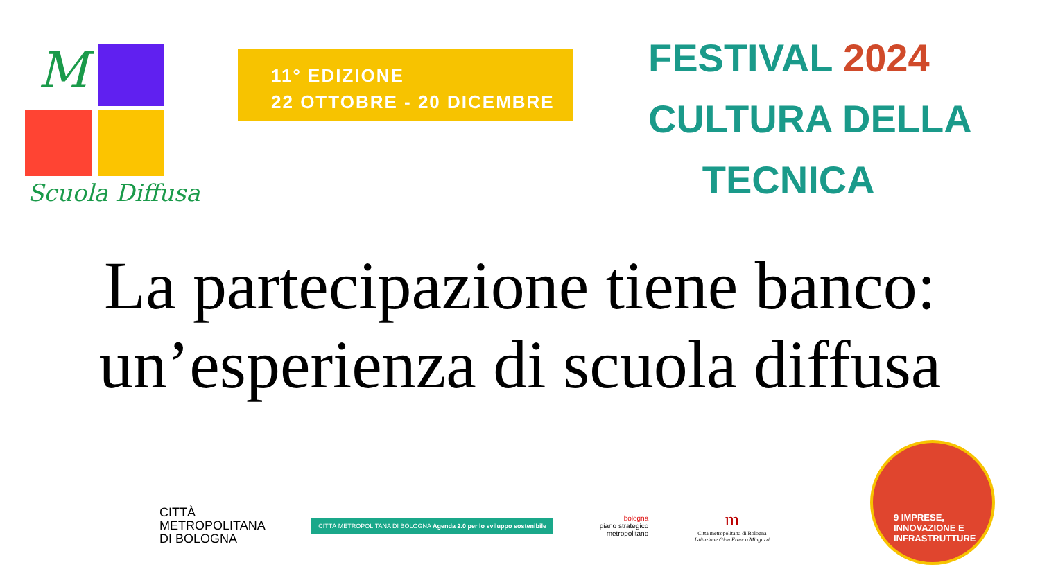M
Scuola Diffusa
11° EDIZIONE
22 OTTOBRE - 20 DICEMBRE
FESTIVAL 2024
CULTURA DELLA
TECNICA
La partecipazione tiene banco:
un’esperienza di scuola diffusa
CITTÀ
METROPOLITANA
DI BOLOGNA
CITTÀ METROPOLITANA DI BOLOGNA Agenda 2.0 per lo sviluppo sostenibile
bologna
piano strategico
metropolitano
m
Città metropolitana di Bologna
Istituzione Gian Franco Minguzzi
9 IMPRESE,
INNOVAZIONE E
INFRASTRUTTURE